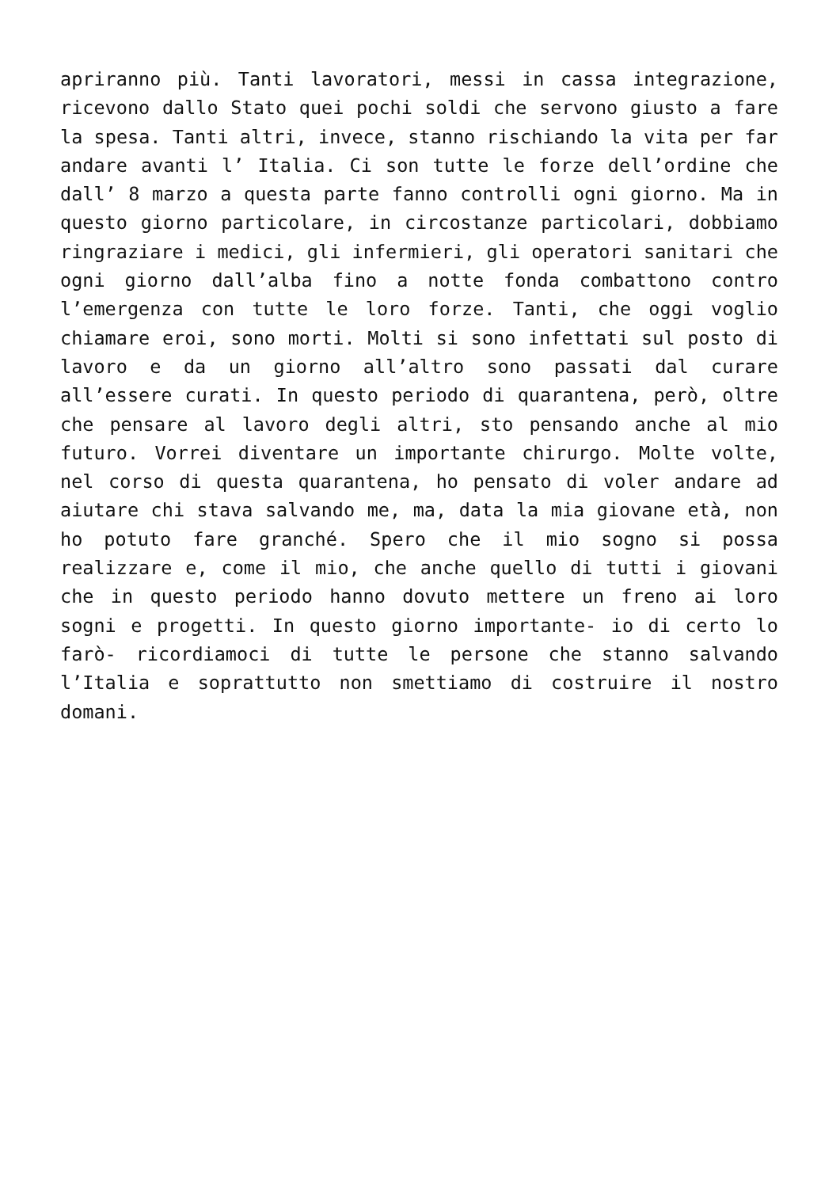apriranno più. Tanti lavoratori, messi in cassa integrazione, ricevono dallo Stato quei pochi soldi che servono giusto a fare la spesa. Tanti altri, invece, stanno rischiando la vita per far andare avanti l’ Italia. Ci son tutte le forze dell’ordine che dall’ 8 marzo a questa parte fanno controlli ogni giorno. Ma in questo giorno particolare, in circostanze particolari, dobbiamo ringraziare i medici, gli infermieri, gli operatori sanitari che ogni giorno dall’alba fino a notte fonda combattono contro l’emergenza con tutte le loro forze. Tanti, che oggi voglio chiamare eroi, sono morti. Molti si sono infettati sul posto di lavoro e da un giorno all’altro sono passati dal curare all’essere curati. In questo periodo di quarantena, però, oltre che pensare al lavoro degli altri, sto pensando anche al mio futuro. Vorrei diventare un importante chirurgo. Molte volte, nel corso di questa quarantena, ho pensato di voler andare ad aiutare chi stava salvando me, ma, data la mia giovane età, non ho potuto fare granché. Spero che il mio sogno si possa realizzare e, come il mio, che anche quello di tutti i giovani che in questo periodo hanno dovuto mettere un freno ai loro sogni e progetti. In questo giorno importante- io di certo lo farò- ricordiamoci di tutte le persone che stanno salvando l’Italia e soprattutto non smettiamo di costruire il nostro domani.